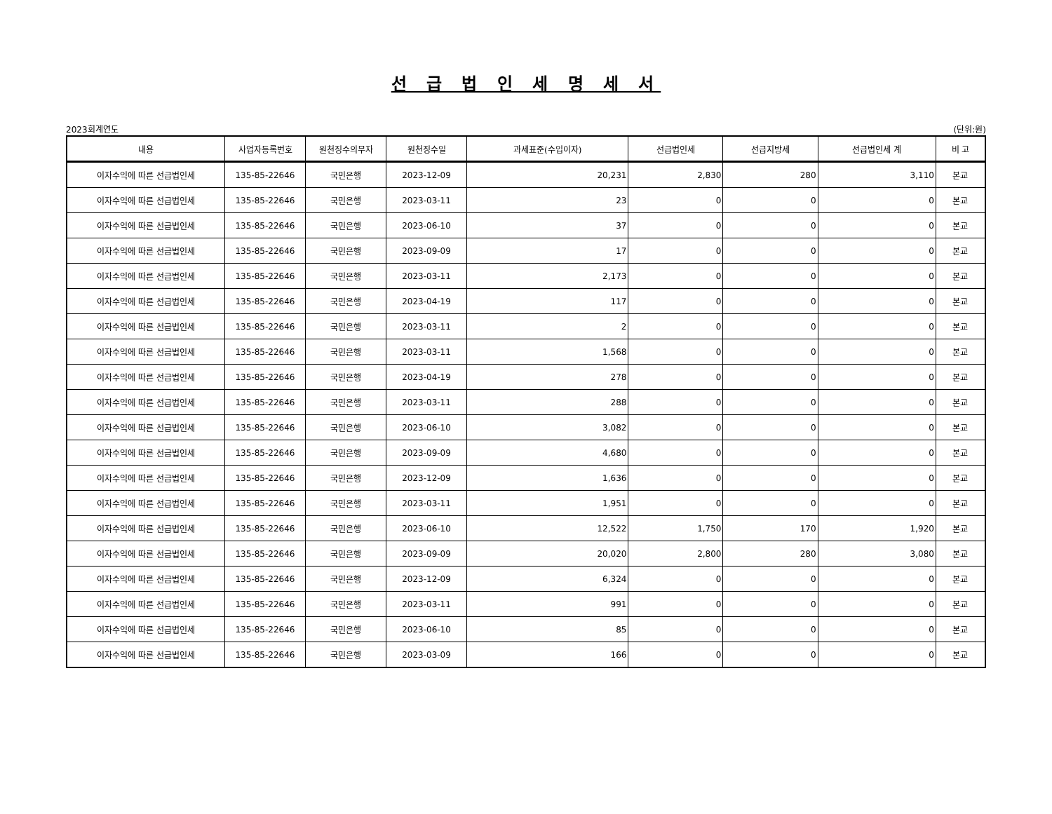선 급 법 인 세 명 세 서
2023회계연도 (단위:원)
| 내용 | 사업자등록번호 | 원천징수의무자 | 원천징수일 | 과세표준(수입이자) | 선급법인세 | 선급지방세 | 선급법인세 계 | 비 고 |
| --- | --- | --- | --- | --- | --- | --- | --- | --- |
| 이자수익에 따른 선급법인세 | 135-85-22646 | 국민은행 | 2023-12-09 | 20,231 | 2,830 | 280 | 3,110 | 본교 |
| 이자수익에 따른 선급법인세 | 135-85-22646 | 국민은행 | 2023-03-11 | 23 | 0 | 0 | 0 | 본교 |
| 이자수익에 따른 선급법인세 | 135-85-22646 | 국민은행 | 2023-06-10 | 37 | 0 | 0 | 0 | 본교 |
| 이자수익에 따른 선급법인세 | 135-85-22646 | 국민은행 | 2023-09-09 | 17 | 0 | 0 | 0 | 본교 |
| 이자수익에 따른 선급법인세 | 135-85-22646 | 국민은행 | 2023-03-11 | 2,173 | 0 | 0 | 0 | 본교 |
| 이자수익에 따른 선급법인세 | 135-85-22646 | 국민은행 | 2023-04-19 | 117 | 0 | 0 | 0 | 본교 |
| 이자수익에 따른 선급법인세 | 135-85-22646 | 국민은행 | 2023-03-11 | 2 | 0 | 0 | 0 | 본교 |
| 이자수익에 따른 선급법인세 | 135-85-22646 | 국민은행 | 2023-03-11 | 1,568 | 0 | 0 | 0 | 본교 |
| 이자수익에 따른 선급법인세 | 135-85-22646 | 국민은행 | 2023-04-19 | 278 | 0 | 0 | 0 | 본교 |
| 이자수익에 따른 선급법인세 | 135-85-22646 | 국민은행 | 2023-03-11 | 288 | 0 | 0 | 0 | 본교 |
| 이자수익에 따른 선급법인세 | 135-85-22646 | 국민은행 | 2023-06-10 | 3,082 | 0 | 0 | 0 | 본교 |
| 이자수익에 따른 선급법인세 | 135-85-22646 | 국민은행 | 2023-09-09 | 4,680 | 0 | 0 | 0 | 본교 |
| 이자수익에 따른 선급법인세 | 135-85-22646 | 국민은행 | 2023-12-09 | 1,636 | 0 | 0 | 0 | 본교 |
| 이자수익에 따른 선급법인세 | 135-85-22646 | 국민은행 | 2023-03-11 | 1,951 | 0 | 0 | 0 | 본교 |
| 이자수익에 따른 선급법인세 | 135-85-22646 | 국민은행 | 2023-06-10 | 12,522 | 1,750 | 170 | 1,920 | 본교 |
| 이자수익에 따른 선급법인세 | 135-85-22646 | 국민은행 | 2023-09-09 | 20,020 | 2,800 | 280 | 3,080 | 본교 |
| 이자수익에 따른 선급법인세 | 135-85-22646 | 국민은행 | 2023-12-09 | 6,324 | 0 | 0 | 0 | 본교 |
| 이자수익에 따른 선급법인세 | 135-85-22646 | 국민은행 | 2023-03-11 | 991 | 0 | 0 | 0 | 본교 |
| 이자수익에 따른 선급법인세 | 135-85-22646 | 국민은행 | 2023-06-10 | 85 | 0 | 0 | 0 | 본교 |
| 이자수익에 따른 선급법인세 | 135-85-22646 | 국민은행 | 2023-03-09 | 166 | 0 | 0 | 0 | 본교 |